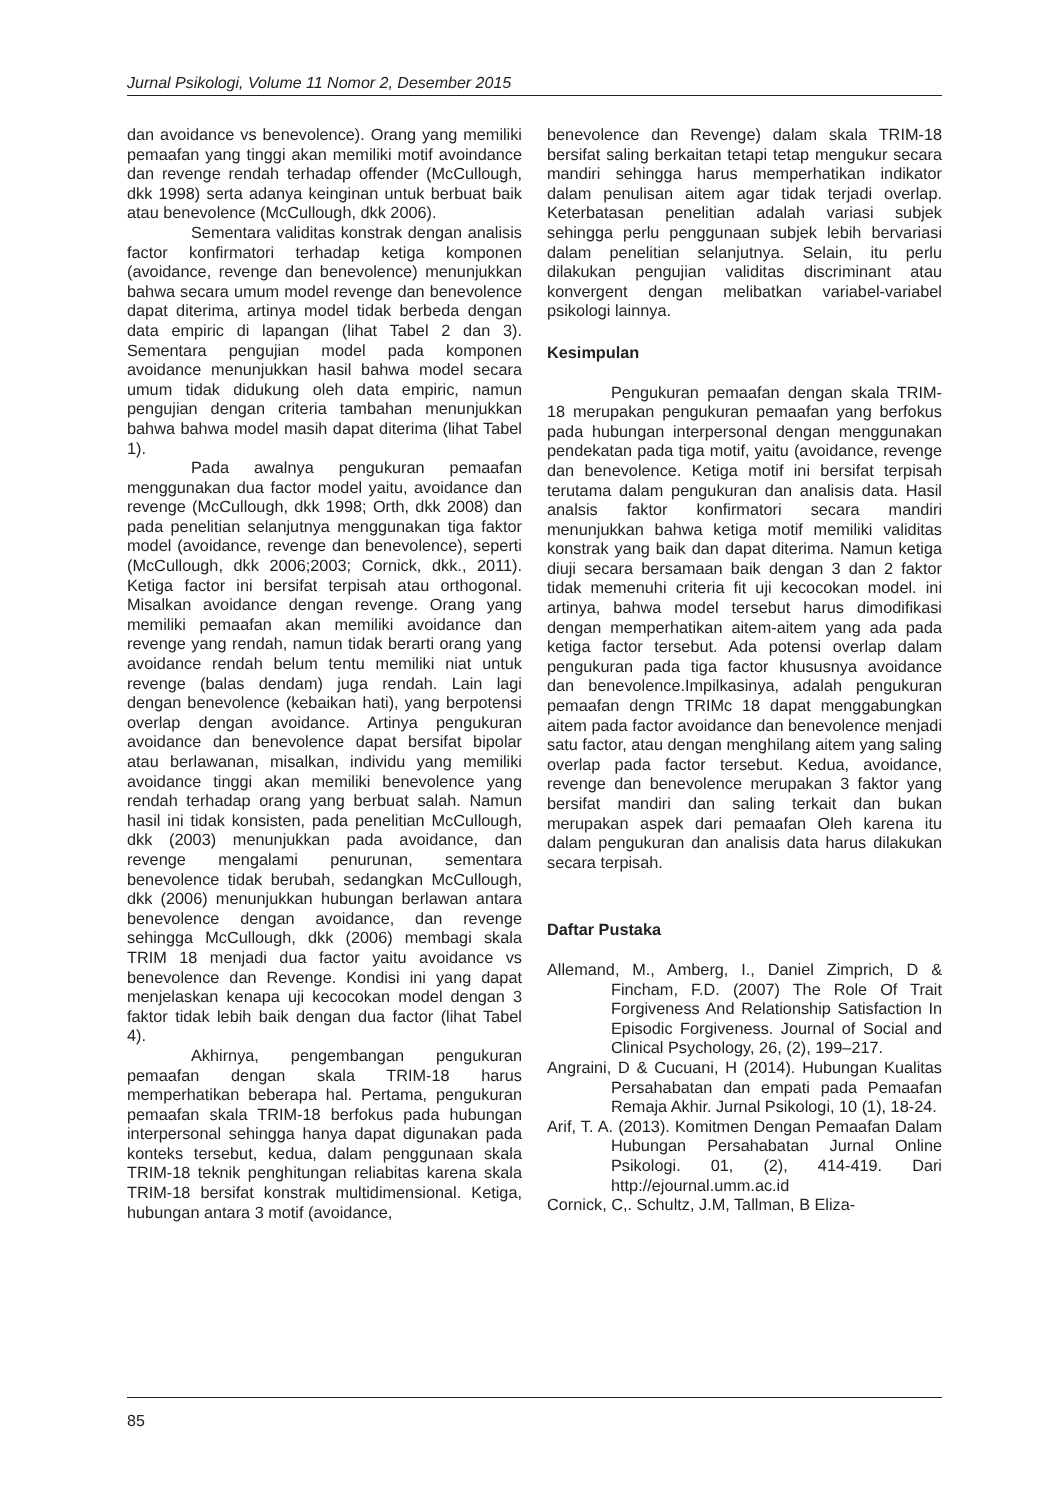Jurnal Psikologi, Volume 11 Nomor 2, Desember 2015
dan avoidance vs benevolence). Orang yang memiliki pemaafan yang tinggi akan memiliki motif avoindance dan revenge rendah terhadap offender (McCullough, dkk 1998) serta adanya keinginan untuk berbuat baik atau benevolence (McCullough, dkk 2006).
Sementara validitas konstrak dengan analisis factor konfirmatori terhadap ketiga komponen (avoidance, revenge dan benevolence) menunjukkan bahwa secara umum model revenge dan benevolence dapat diterima, artinya model tidak berbeda dengan data empiric di lapangan (lihat Tabel 2 dan 3). Sementara pengujian model pada komponen avoidance menunjukkan hasil bahwa model secara umum tidak didukung oleh data empiric, namun pengujian dengan criteria tambahan menunjukkan bahwa bahwa model masih dapat diterima (lihat Tabel 1).
Pada awalnya pengukuran pemaafan menggunakan dua factor model yaitu, avoidance dan revenge (McCullough, dkk 1998; Orth, dkk 2008) dan pada penelitian selanjutnya menggunakan tiga faktor model (avoidance, revenge dan benevolence), seperti (McCullough, dkk 2006;2003; Cornick, dkk., 2011). Ketiga factor ini bersifat terpisah atau orthogonal. Misalkan avoidance dengan revenge. Orang yang memiliki pemaafan akan memiliki avoidance dan revenge yang rendah, namun tidak berarti orang yang avoidance rendah belum tentu memiliki niat untuk revenge (balas dendam) juga rendah. Lain lagi dengan benevolence (kebaikan hati), yang berpotensi overlap dengan avoidance. Artinya pengukuran avoidance dan benevolence dapat bersifat bipolar atau berlawanan, misalkan, individu yang memiliki avoidance tinggi akan memiliki benevolence yang rendah terhadap orang yang berbuat salah. Namun hasil ini tidak konsisten, pada penelitian McCullough, dkk (2003) menunjukkan pada avoidance, dan revenge mengalami penurunan, sementara benevolence tidak berubah, sedangkan McCullough, dkk (2006) menunjukkan hubungan berlawan antara benevolence dengan avoidance, dan revenge sehingga McCullough, dkk (2006) membagi skala TRIM 18 menjadi dua factor yaitu avoidance vs benevolence dan Revenge. Kondisi ini yang dapat menjelaskan kenapa uji kecocokan model dengan 3 faktor tidak lebih baik dengan dua factor (lihat Tabel 4).
Akhirnya, pengembangan pengukuran pemaafan dengan skala TRIM-18 harus memperhatikan beberapa hal. Pertama, pengukuran pemaafan skala TRIM-18 berfokus pada hubungan interpersonal sehingga hanya dapat digunakan pada konteks tersebut, kedua, dalam penggunaan skala TRIM-18 teknik penghitungan reliabitas karena skala TRIM-18 bersifat konstrak multidimensional. Ketiga, hubungan antara 3 motif (avoidance,
benevolence dan Revenge) dalam skala TRIM-18 bersifat saling berkaitan tetapi tetap mengukur secara mandiri sehingga harus memperhatikan indikator dalam penulisan aitem agar tidak terjadi overlap. Keterbatasan penelitian adalah variasi subjek sehingga perlu penggunaan subjek lebih bervariasi dalam penelitian selanjutnya. Selain, itu perlu dilakukan pengujian validitas discriminant atau konvergent dengan melibatkan variabel-variabel psikologi lainnya.
Kesimpulan
Pengukuran pemaafan dengan skala TRIM-18 merupakan pengukuran pemaafan yang berfokus pada hubungan interpersonal dengan menggunakan pendekatan pada tiga motif, yaitu (avoidance, revenge dan benevolence. Ketiga motif ini bersifat terpisah terutama dalam pengukuran dan analisis data. Hasil analsis faktor konfirmatori secara mandiri menunjukkan bahwa ketiga motif memiliki validitas konstrak yang baik dan dapat diterima. Namun ketiga diuji secara bersamaan baik dengan 3 dan 2 faktor tidak memenuhi criteria fit uji kecocokan model. ini artinya, bahwa model tersebut harus dimodifikasi dengan memperhatikan aitem-aitem yang ada pada ketiga factor tersebut. Ada potensi overlap dalam pengukuran pada tiga factor khususnya avoidance dan benevolence.Impilkasinya, adalah pengukuran pemaafan dengn TRIMc 18 dapat menggabungkan aitem pada factor avoidance dan benevolence menjadi satu factor, atau dengan menghilang aitem yang saling overlap pada factor tersebut. Kedua, avoidance, revenge dan benevolence merupakan 3 faktor yang bersifat mandiri dan saling terkait dan bukan merupakan aspek dari pemaafan Oleh karena itu dalam pengukuran dan analisis data harus dilakukan secara terpisah.
Daftar Pustaka
Allemand, M., Amberg, I., Daniel Zimprich, D & Fincham, F.D. (2007) The Role Of Trait Forgiveness And Relationship Satisfaction In Episodic Forgiveness. Journal of Social and Clinical Psychology, 26, (2), 199–217.
Angraini, D & Cucuani, H (2014). Hubungan Kualitas Persahabatan dan empati pada Pemaafan Remaja Akhir. Jurnal Psikologi, 10 (1), 18-24.
Arif, T. A. (2013). Komitmen Dengan Pemaafan Dalam Hubungan Persahabatan Jurnal Online Psikologi. 01, (2), 414-419. Dari http://ejournal.umm.ac.id
Cornick, C,. Schultz, J.M, Tallman, B Eliza-
85